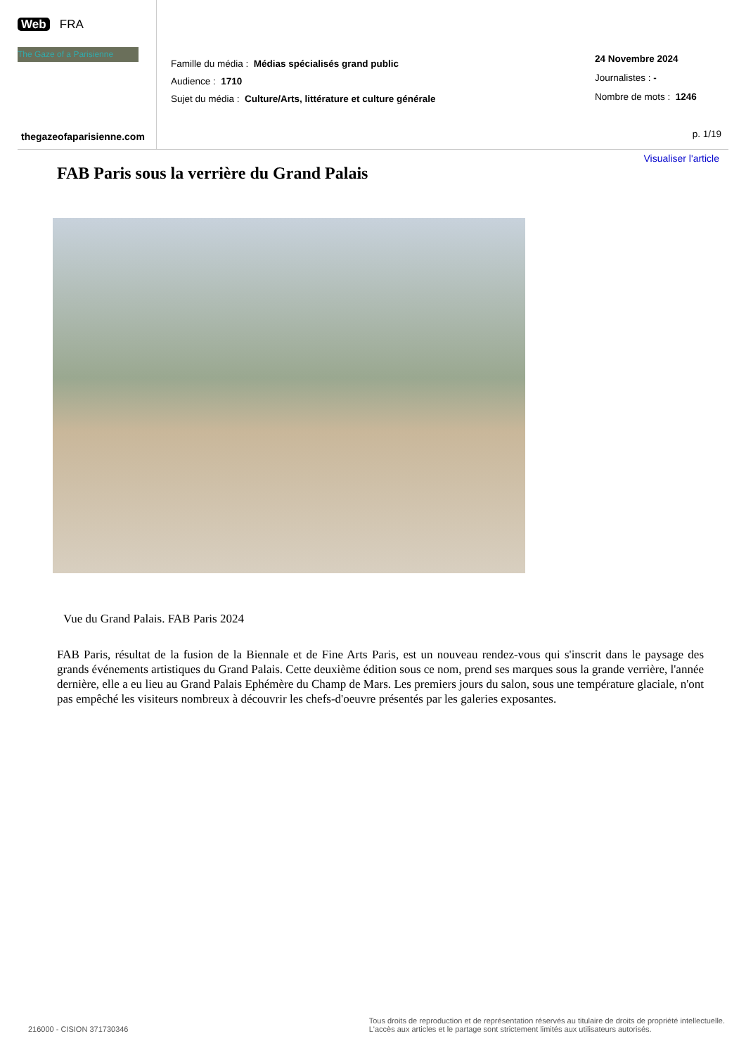Web FRA
The Gaze of a Parisienne
thegazeofaparisienne.com
Famille du média : Médias spécialisés grand public
Audience : 1710
Sujet du média : Culture/Arts, littérature et culture générale
24 Novembre 2024
Journalistes : -
Nombre de mots : 1246
p. 1/19
Visualiser l'article
FAB Paris sous la verrière du Grand Palais
Vue du Grand Palais. FAB Paris 2024
FAB Paris, résultat de la fusion de la Biennale et de Fine Arts Paris, est un nouveau rendez-vous qui s'inscrit dans le paysage des grands événements artistiques du Grand Palais. Cette deuxième édition sous ce nom, prend ses marques sous la grande verrière, l'année dernière, elle a eu lieu au Grand Palais Ephémère du Champ de Mars. Les premiers jours du salon, sous une température glaciale, n'ont pas empêché les visiteurs nombreux à découvrir les chefs-d'oeuvre présentés par les galeries exposantes.
216000 - CISION 371730346
Tous droits de reproduction et de représentation réservés au titulaire de droits de propriété intellectuelle.
L'accès aux articles et le partage sont strictement limités aux utilisateurs autorisés.